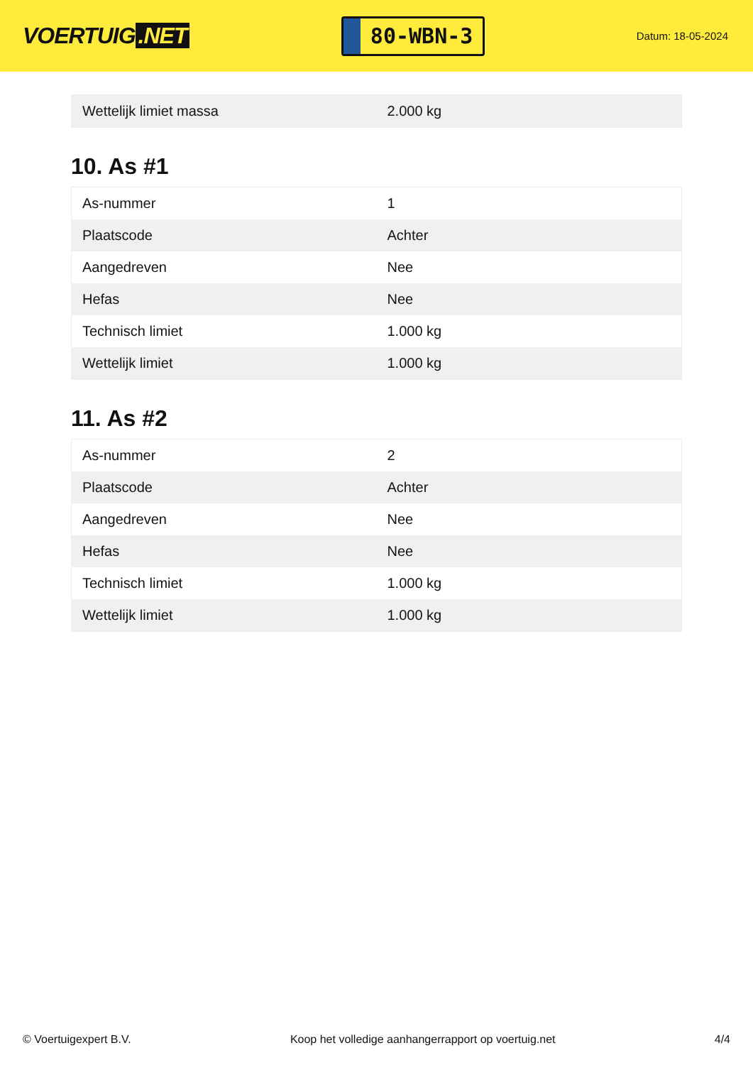VOERTUIG.NET
80-WBN-3
Datum: 18-05-2024
| Wettelijk limiet massa | 2.000 kg |
10. As #1
| As-nummer | 1 |
| Plaatscode | Achter |
| Aangedreven | Nee |
| Hefas | Nee |
| Technisch limiet | 1.000 kg |
| Wettelijk limiet | 1.000 kg |
11. As #2
| As-nummer | 2 |
| Plaatscode | Achter |
| Aangedreven | Nee |
| Hefas | Nee |
| Technisch limiet | 1.000 kg |
| Wettelijk limiet | 1.000 kg |
© Voertuigexpert B.V. Koop het volledige aanhangerrapport op voertuig.net 4/4